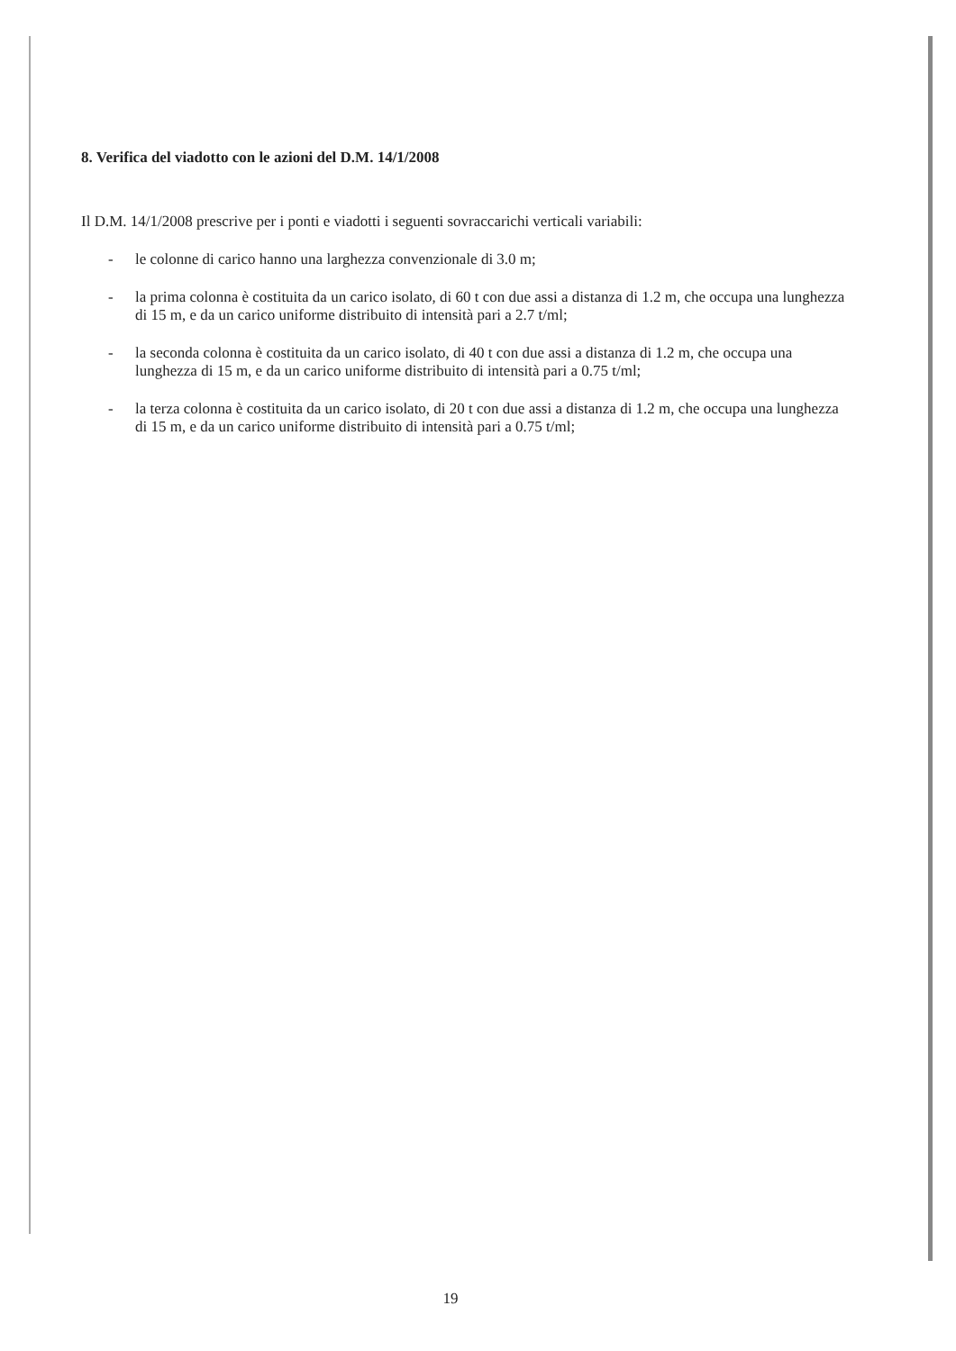8. Verifica del viadotto con le azioni del D.M. 14/1/2008
Il D.M. 14/1/2008 prescrive per i ponti e viadotti i seguenti sovraccarichi verticali variabili:
- le colonne di carico hanno una larghezza convenzionale di 3.0 m;
- la prima colonna è costituita da un carico isolato, di 60 t con due assi a distanza di 1.2 m, che occupa una lunghezza di 15 m, e da un carico uniforme distribuito di intensità pari a 2.7 t/ml;
- la seconda colonna è costituita da un carico isolato, di 40 t con due assi a distanza di 1.2 m, che occupa una lunghezza di 15 m, e da un carico uniforme distribuito di intensità pari a 0.75 t/ml;
- la terza colonna è costituita da un carico isolato, di 20 t con due assi a distanza di 1.2 m, che occupa una lunghezza di 15 m, e da un carico uniforme distribuito di intensità pari a 0.75 t/ml;
19